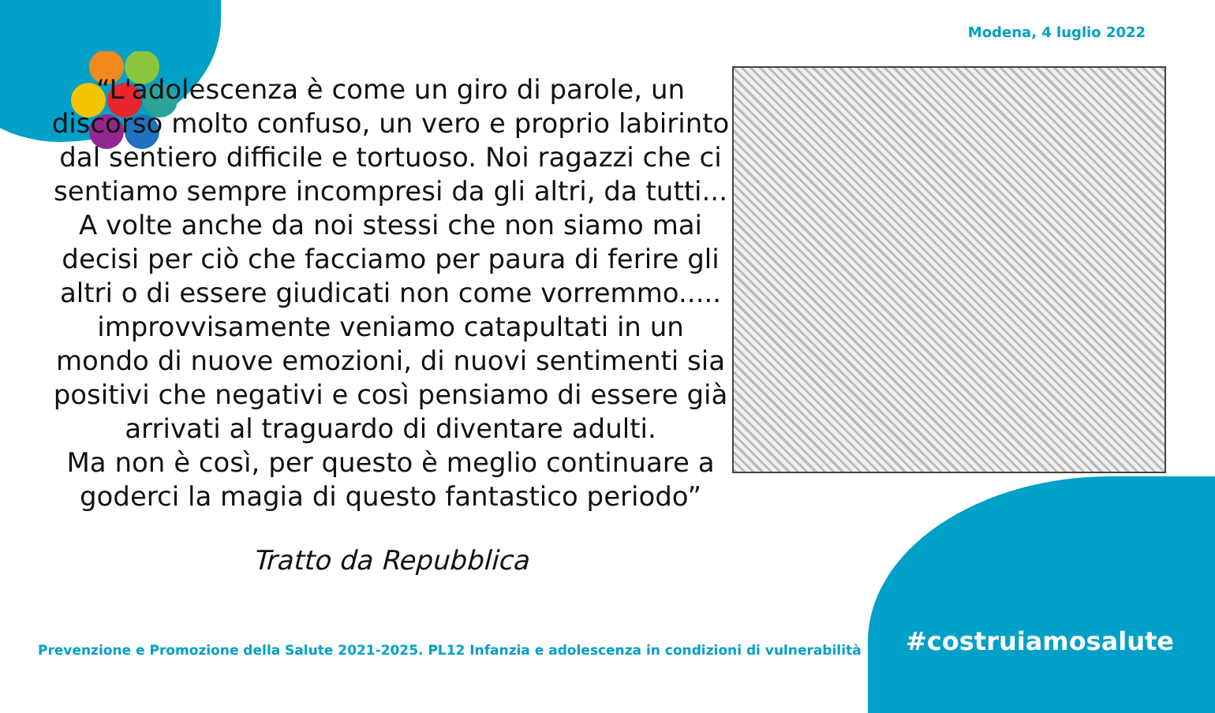Modena, 4 luglio 2022
“L'adolescenza è come un giro di parole, un discorso molto confuso, un vero e proprio labirinto dal sentiero difficile e tortuoso. Noi ragazzi che ci sentiamo sempre incompresi da gli altri, da tutti... A volte anche da noi stessi che non siamo mai decisi per ciò che facciamo per paura di ferire gli altri o di essere giudicati non come vorremmo..... improvvisamente veniamo catapultati in un mondo di nuove emozioni, di nuovi sentimenti sia positivi che negativi e così pensiamo di essere già arrivati al traguardo di diventare adulti.
Ma non è così, per questo è meglio continuare a goderci la magia di questo fantastico periodo”
Tratto da Repubblica
Prevenzione e Promozione della Salute 2021-2025. PL12 Infanzia e adolescenza in condizioni di vulnerabilità
#costruiamosalute